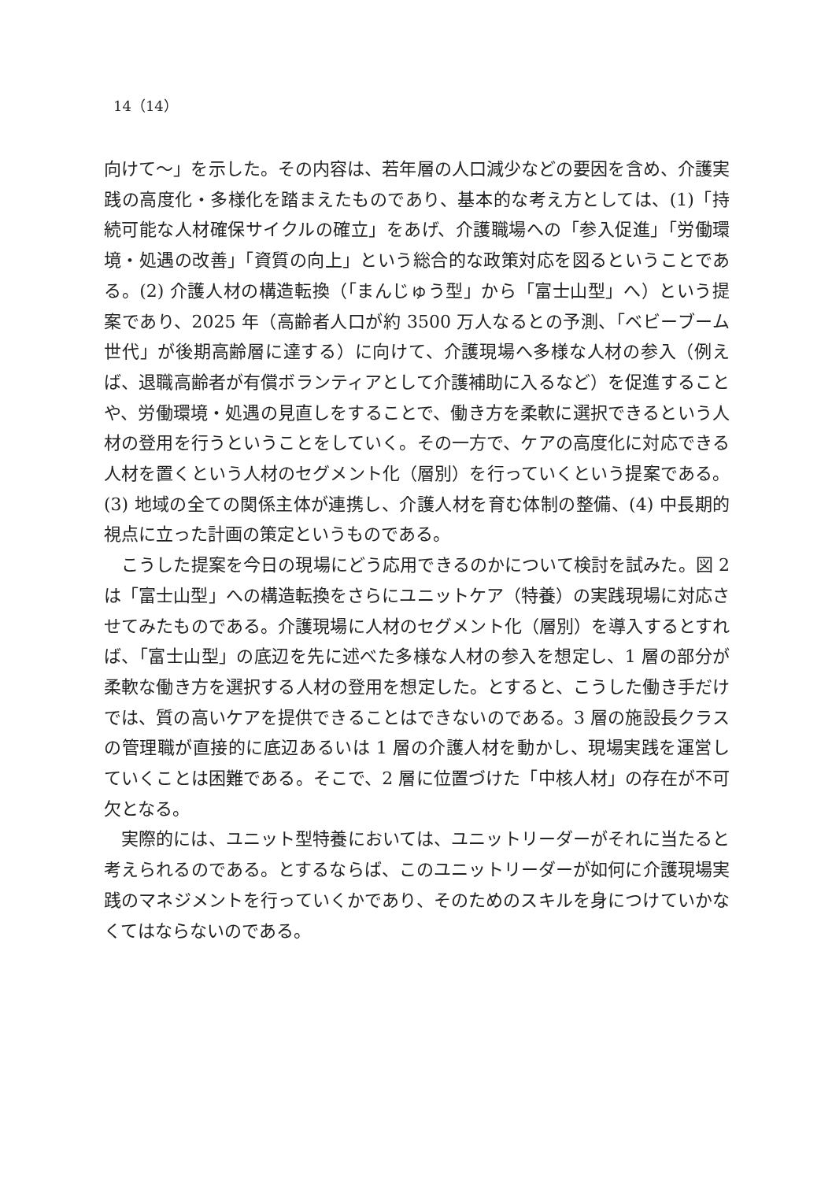14（14）
向けて～」を示した。その内容は、若年層の人口減少などの要因を含め、介護実践の高度化・多様化を踏まえたものであり、基本的な考え方としては、(1)「持続可能な人材確保サイクルの確立」をあげ、介護職場への「参入促進」「労働環境・処遇の改善」「資質の向上」という総合的な政策対応を図るということである。(2) 介護人材の構造転換（「まんじゅう型」から「富士山型」へ）という提案であり、2025 年（高齢者人口が約 3500 万人なるとの予測、「ベビーブーム世代」が後期高齢層に達する）に向けて、介護現場へ多様な人材の参入（例えば、退職高齢者が有償ボランティアとして介護補助に入るなど）を促進することや、労働環境・処遇の見直しをすることで、働き方を柔軟に選択できるという人材の登用を行うということをしていく。その一方で、ケアの高度化に対応できる人材を置くという人材のセグメント化（層別）を行っていくという提案である。(3) 地域の全ての関係主体が連携し、介護人材を育む体制の整備、(4) 中長期的視点に立った計画の策定というものである。
こうした提案を今日の現場にどう応用できるのかについて検討を試みた。図 2 は「富士山型」への構造転換をさらにユニットケア（特養）の実践現場に対応させてみたものである。介護現場に人材のセグメント化（層別）を導入するとすれば、「富士山型」の底辺を先に述べた多様な人材の参入を想定し、1 層の部分が柔軟な働き方を選択する人材の登用を想定した。とすると、こうした働き手だけでは、質の高いケアを提供できることはできないのである。3 層の施設長クラスの管理職が直接的に底辺あるいは 1 層の介護人材を動かし、現場実践を運営していくことは困難である。そこで、2 層に位置づけた「中核人材」の存在が不可欠となる。
実際的には、ユニット型特養においては、ユニットリーダーがそれに当たると考えられるのである。とするならば、このユニットリーダーが如何に介護現場実践のマネジメントを行っていくかであり、そのためのスキルを身につけていかなくてはならないのである。